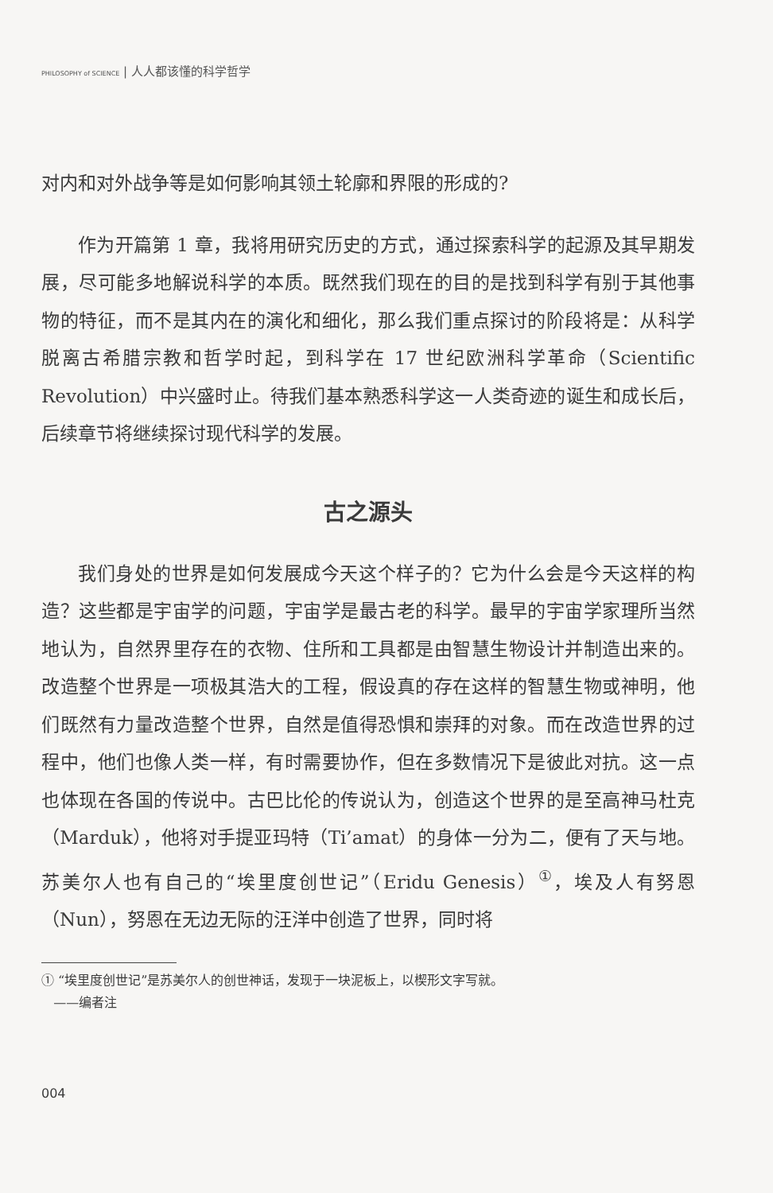PHILOSOPHY of SCIENCE | 人人都该懂的科学哲学
对内和对外战争等是如何影响其领土轮廓和界限的形成的?
作为开篇第 1 章，我将用研究历史的方式，通过探索科学的起源及其早期发展，尽可能多地解说科学的本质。既然我们现在的目的是找到科学有别于其他事物的特征，而不是其内在的演化和细化，那么我们重点探讨的阶段将是：从科学脱离古希腊宗教和哲学时起，到科学在 17 世纪欧洲科学革命（Scientific Revolution）中兴盛时止。待我们基本熟悉科学这一人类奇迹的诞生和成长后，后续章节将继续探讨现代科学的发展。
古之源头
我们身处的世界是如何发展成今天这个样子的？它为什么会是今天这样的构造？这些都是宇宙学的问题，宇宙学是最古老的科学。最早的宇宙学家理所当然地认为，自然界里存在的衣物、住所和工具都是由智慧生物设计并制造出来的。改造整个世界是一项极其浩大的工程，假设真的存在这样的智慧生物或神明，他们既然有力量改造整个世界，自然是值得恐惧和崇拜的对象。而在改造世界的过程中，他们也像人类一样，有时需要协作，但在多数情况下是彼此对抗。这一点也体现在各国的传说中。古巴比伦的传说认为，创造这个世界的是至高神马杜克（Marduk），他将对手提亚玛特（Ti’amat）的身体一分为二，便有了天与地。苏美尔人也有自己的“埃里度创世记”（Eridu Genesis）<sup>①</sup>，埃及人有努恩（Nun），努恩在无边无际的汪洋中创造了世界，同时将
① “埃里度创世记”是苏美尔人的创世神话，发现于一块泥板上，以楔形文字写就。
——编者注
004